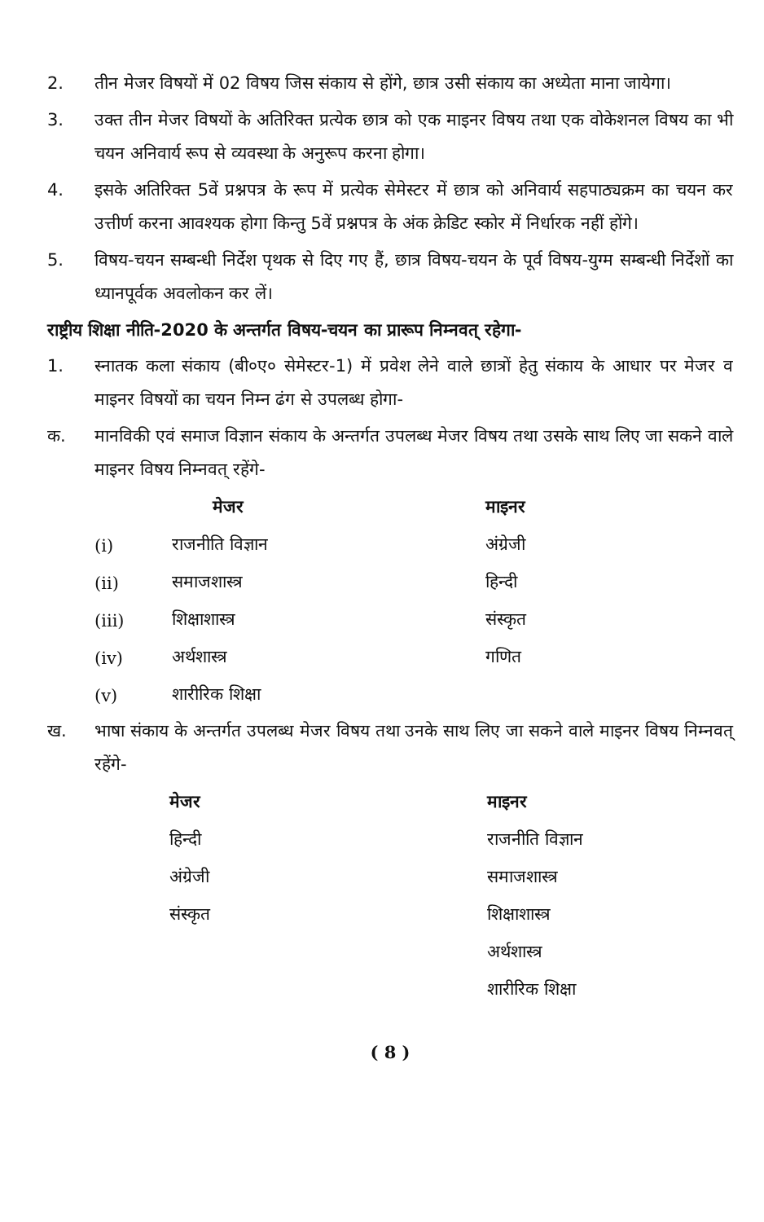2. तीन मेजर विषयों में 02 विषय जिस संकाय से होंगे, छात्र उसी संकाय का अध्येता माना जायेगा।
3. उक्त तीन मेजर विषयों के अतिरिक्त प्रत्येक छात्र को एक माइनर विषय तथा एक वोकेशनल विषय का भी चयन अनिवार्य रूप से व्यवस्था के अनुरूप करना होगा।
4. इसके अतिरिक्त 5वें प्रश्नपत्र के रूप में प्रत्येक सेमेस्टर में छात्र को अनिवार्य सहपाठ्यक्रम का चयन कर उत्तीर्ण करना आवश्यक होगा किन्तु 5वें प्रश्नपत्र के अंक क्रेडिट स्कोर में निर्धारक नहीं होंगे।
5. विषय-चयन सम्बन्धी निर्देश पृथक से दिए गए हैं, छात्र विषय-चयन के पूर्व विषय-युग्म सम्बन्धी निर्देशों का ध्यानपूर्वक अवलोकन कर लें।
राष्ट्रीय शिक्षा नीति-2020 के अन्तर्गत विषय-चयन का प्रारूप निम्नवत् रहेगा-
1. स्नातक कला संकाय (बी०ए० सेमेस्टर-1) में प्रवेश लेने वाले छात्रों हेतु संकाय के आधार पर मेजर व माइनर विषयों का चयन निम्न ढंग से उपलब्ध होगा-
क. मानविकी एवं समाज विज्ञान संकाय के अन्तर्गत उपलब्ध मेजर विषय तथा उसके साथ लिए जा सकने वाले माइनर विषय निम्नवत् रहेंगे-
| | मेजर | माइनर |
| --- | --- | --- |
| (i) | राजनीति विज्ञान | अंग्रेजी |
| (ii) | समाजशास्त्र | हिन्दी |
| (iii) | शिक्षाशास्त्र | संस्कृत |
| (iv) | अर्थशास्त्र | गणित |
| (v) | शारीरिक शिक्षा | |
ख. भाषा संकाय के अन्तर्गत उपलब्ध मेजर विषय तथा उनके साथ लिए जा सकने वाले माइनर विषय निम्नवत् रहेंगे-
| मेजर | माइनर |
| --- | --- |
| हिन्दी | राजनीति विज्ञान |
| अंग्रेजी | समाजशास्त्र |
| संस्कृत | शिक्षाशास्त्र |
| | अर्थशास्त्र |
| | शारीरिक शिक्षा |
( 8 )